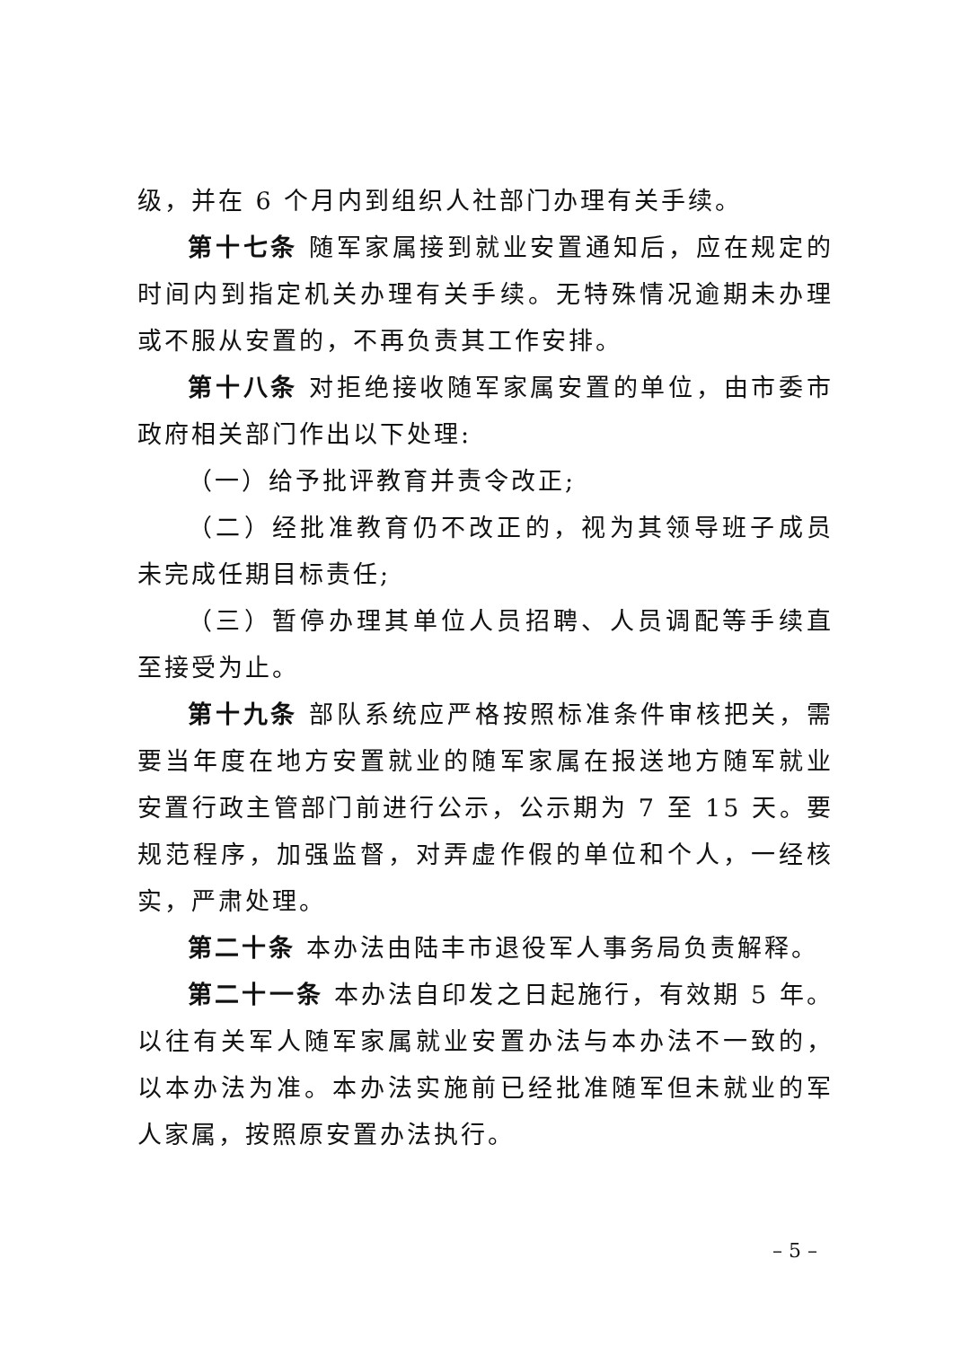级，并在 6 个月内到组织人社部门办理有关手续。
第十七条 随军家属接到就业安置通知后，应在规定的时间内到指定机关办理有关手续。无特殊情况逾期未办理或不服从安置的，不再负责其工作安排。
第十八条 对拒绝接收随军家属安置的单位，由市委市政府相关部门作出以下处理:
（一）给予批评教育并责令改正;
（二）经批准教育仍不改正的，视为其领导班子成员未完成任期目标责任;
（三）暂停办理其单位人员招聘、人员调配等手续直至接受为止。
第十九条 部队系统应严格按照标准条件审核把关，需要当年度在地方安置就业的随军家属在报送地方随军就业安置行政主管部门前进行公示，公示期为 7 至 15 天。要规范程序，加强监督，对弄虚作假的单位和个人，一经核实，严肃处理。
第二十条 本办法由陆丰市退役军人事务局负责解释。
第二十一条 本办法自印发之日起施行，有效期 5 年。以往有关军人随军家属就业安置办法与本办法不一致的，以本办法为准。本办法实施前已经批准随军但未就业的军人家属，按照原安置办法执行。
– 5 –